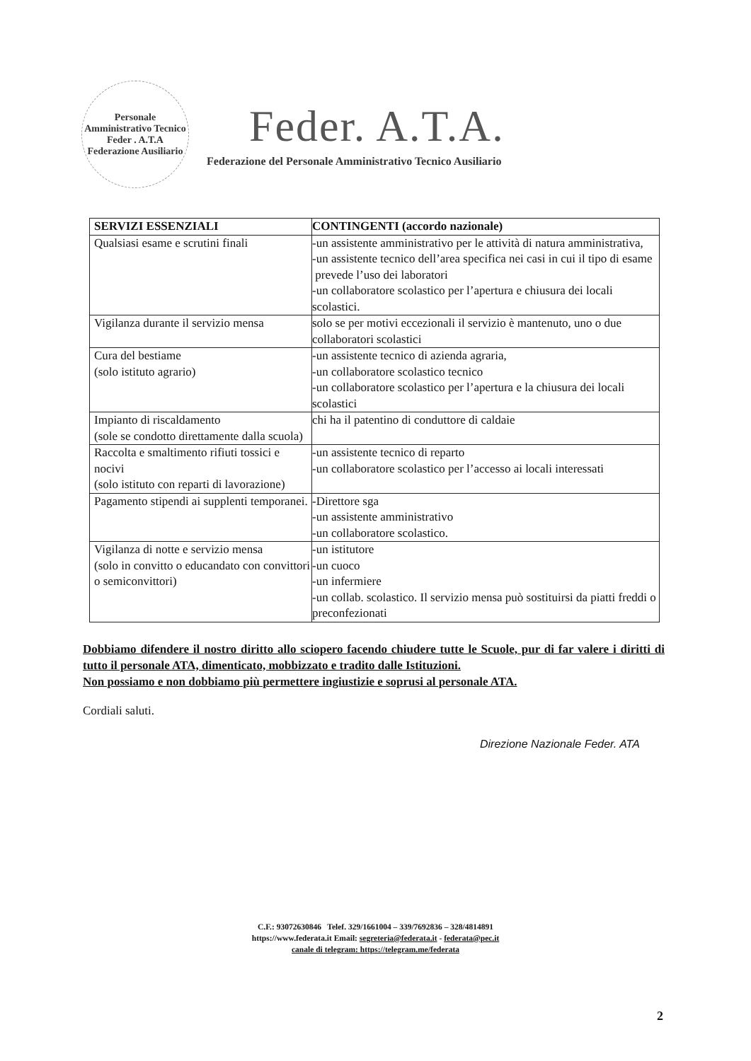Personale Amministrativo Tecnico
Feder . A.T.A
Federazione Ausiliario
Feder. A.T.A.
Federazione del Personale Amministrativo Tecnico Ausiliario
| SERVIZI ESSENZIALI | CONTINGENTI (accordo nazionale) |
| --- | --- |
| Qualsiasi esame e scrutini finali | -un assistente amministrativo per le attività di natura amministrativa, -un assistente tecnico dell’area specifica nei casi in cui il tipo di esame prevede l’uso dei laboratori -un collaboratore scolastico per l’apertura e chiusura dei locali scolastici. |
| Vigilanza durante il servizio mensa | solo se per motivi eccezionali il servizio è mantenuto, uno o due collaboratori scolastici |
| Cura del bestiame (solo istituto agrario) | -un assistente tecnico di azienda agraria, -un collaboratore scolastico tecnico -un collaboratore scolastico per l’apertura e la chiusura dei locali scolastici |
| Impianto di riscaldamento (sole se condotto direttamente dalla scuola) | chi ha il patentino di conduttore di caldaie |
| Raccolta e smaltimento rifiuti tossici e nocivi (solo istituto con reparti di lavorazione) | -un assistente tecnico di reparto -un collaboratore scolastico per l’accesso ai locali interessati |
| Pagamento stipendi ai supplenti temporanei. | -Direttore sga -un assistente amministrativo -un collaboratore scolastico. |
| Vigilanza di notte e servizio mensa (solo in convitto o educandato con convittori o semiconvittori) | -un istitutore -un cuoco -un infermiere -un collab. scolastico. Il servizio mensa può sostituirsi da piatti freddi o preconfezionati |
Dobbiamo difendere il nostro diritto allo sciopero facendo chiudere tutte le Scuole, pur di far valere i diritti di tutto il personale ATA, dimenticato, mobbizzato e tradito dalle Istituzioni.
Non possiamo e non dobbiamo più permettere ingiustizie e soprusi al personale ATA.
Cordiali saluti.
Direzione Nazionale Feder. ATA
C.F.: 93072630846 Telef. 329/1661004 – 339/7692836 – 328/4814891
https://www.federata.it Email: segreteria@federata.it - federata@pec.it
canale di telegram: https://telegram.me/federata
2